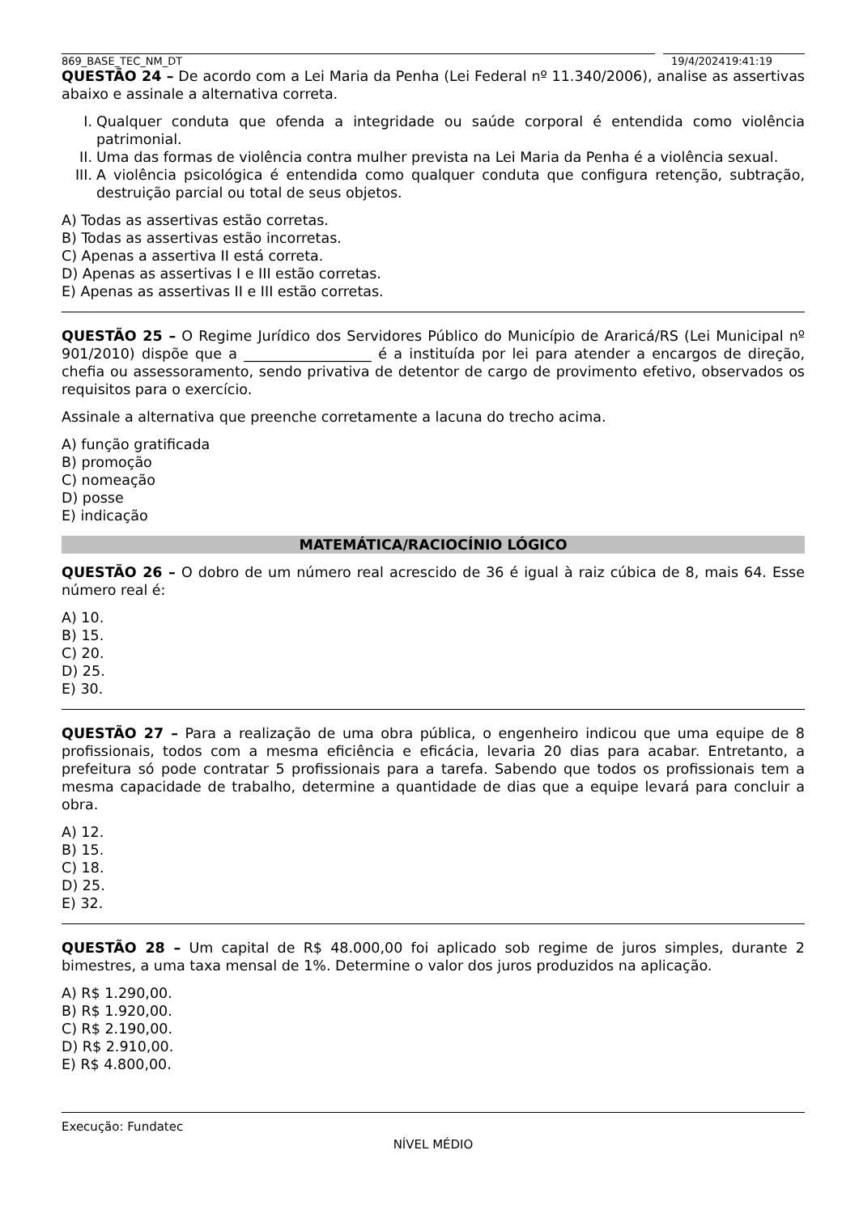869_BASE_TEC_NM_DT 19/4/202419:41:19
QUESTÃO 24 – De acordo com a Lei Maria da Penha (Lei Federal nº 11.340/2006), analise as assertivas abaixo e assinale a alternativa correta.
I. Qualquer conduta que ofenda a integridade ou saúde corporal é entendida como violência patrimonial.
II. Uma das formas de violência contra mulher prevista na Lei Maria da Penha é a violência sexual.
III. A violência psicológica é entendida como qualquer conduta que configura retenção, subtração, destruição parcial ou total de seus objetos.
A) Todas as assertivas estão corretas.
B) Todas as assertivas estão incorretas.
C) Apenas a assertiva II está correta.
D) Apenas as assertivas I e III estão corretas.
E) Apenas as assertivas II e III estão corretas.
QUESTÃO 25 – O Regime Jurídico dos Servidores Público do Município de Araricá/RS (Lei Municipal nº 901/2010) dispõe que a __________________ é a instituída por lei para atender a encargos de direção, chefia ou assessoramento, sendo privativa de detentor de cargo de provimento efetivo, observados os requisitos para o exercício.
Assinale a alternativa que preenche corretamente a lacuna do trecho acima.
A) função gratificada
B) promoção
C) nomeação
D) posse
E) indicação
MATEMÁTICA/RACIOCÍNIO LÓGICO
QUESTÃO 26 – O dobro de um número real acrescido de 36 é igual à raiz cúbica de 8, mais 64. Esse número real é:
A) 10.
B) 15.
C) 20.
D) 25.
E) 30.
QUESTÃO 27 – Para a realização de uma obra pública, o engenheiro indicou que uma equipe de 8 profissionais, todos com a mesma eficiência e eficácia, levaria 20 dias para acabar. Entretanto, a prefeitura só pode contratar 5 profissionais para a tarefa. Sabendo que todos os profissionais tem a mesma capacidade de trabalho, determine a quantidade de dias que a equipe levará para concluir a obra.
A) 12.
B) 15.
C) 18.
D) 25.
E) 32.
QUESTÃO 28 – Um capital de R$ 48.000,00 foi aplicado sob regime de juros simples, durante 2 bimestres, a uma taxa mensal de 1%. Determine o valor dos juros produzidos na aplicação.
A) R$ 1.290,00.
B) R$ 1.920,00.
C) R$ 2.190,00.
D) R$ 2.910,00.
E) R$ 4.800,00.
Execução: Fundatec
NÍVEL MÉDIO